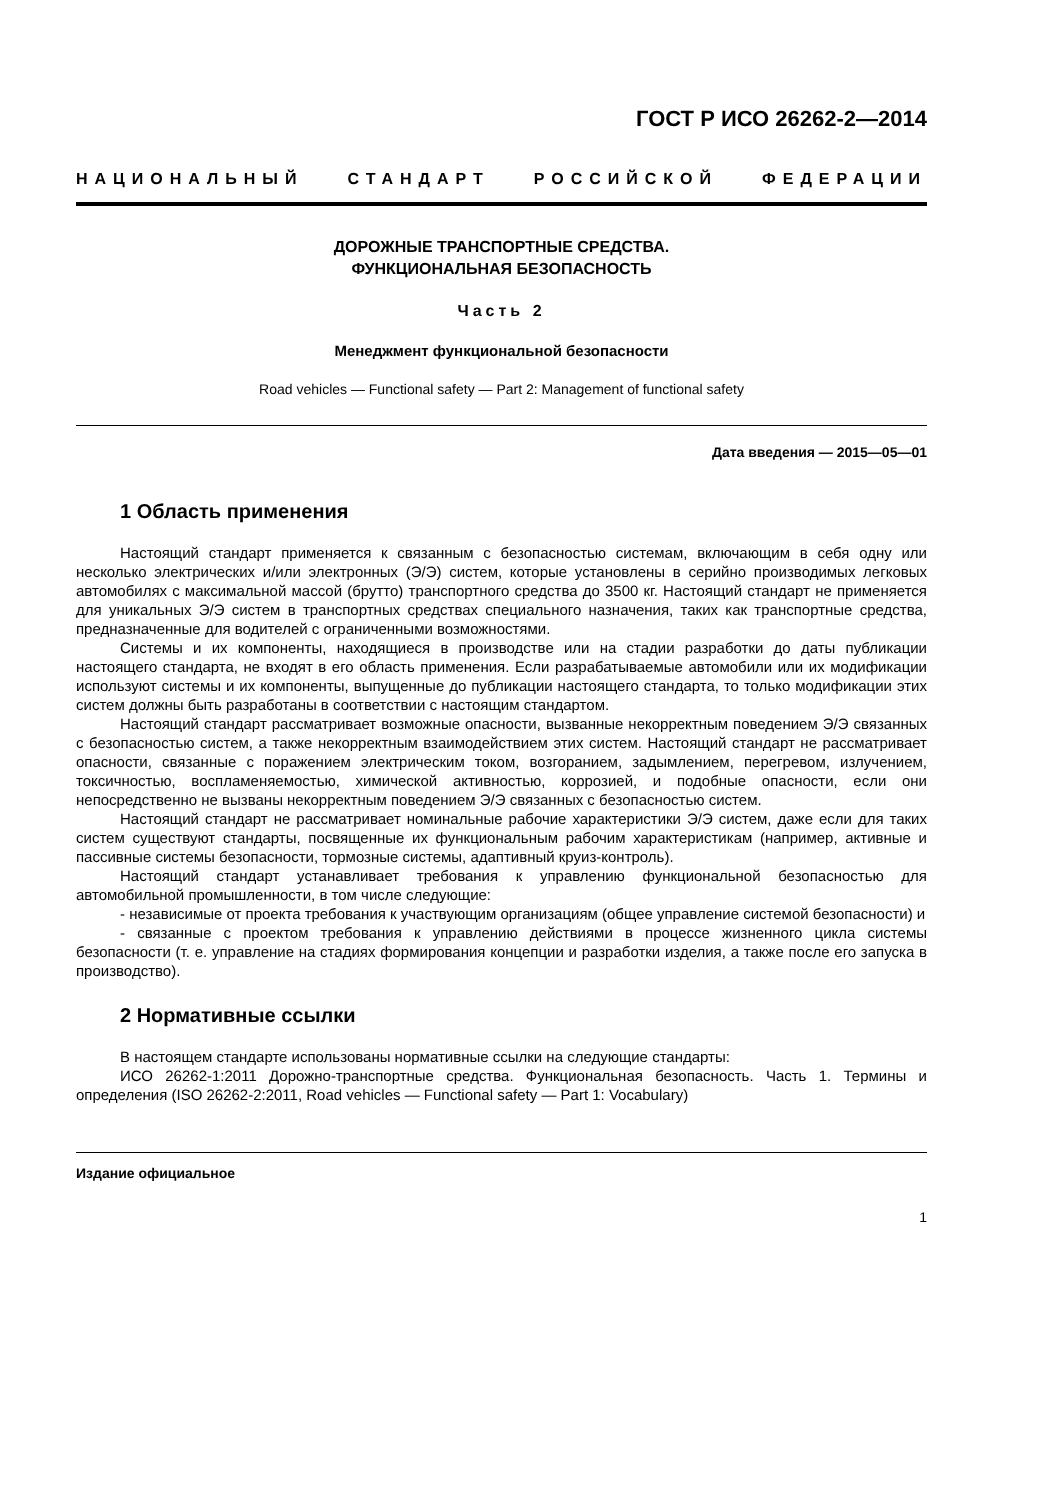ГОСТ Р ИСО 26262-2—2014
НАЦИОНАЛЬНЫЙ СТАНДАРТ РОССИЙСКОЙ ФЕДЕРАЦИИ
ДОРОЖНЫЕ ТРАНСПОРТНЫЕ СРЕДСТВА.
ФУНКЦИОНАЛЬНАЯ БЕЗОПАСНОСТЬ
Часть 2
Менеджмент функциональной безопасности
Road vehicles — Functional safety — Part 2: Management of functional safety
Дата введения — 2015—05—01
1 Область применения
Настоящий стандарт применяется к связанным с безопасностью системам, включающим в себя одну или несколько электрических и/или электронных (Э/Э) систем, которые установлены в серийно производимых легковых автомобилях с максимальной массой (брутто) транспортного средства до 3500 кг. Настоящий стандарт не применяется для уникальных Э/Э систем в транспортных средствах специального назначения, таких как транспортные средства, предназначенные для водителей с ограниченными возможностями.
Системы и их компоненты, находящиеся в производстве или на стадии разработки до даты публикации настоящего стандарта, не входят в его область применения. Если разрабатываемые автомобили или их модификации используют системы и их компоненты, выпущенные до публикации настоящего стандарта, то только модификации этих систем должны быть разработаны в соответствии с настоящим стандартом.
Настоящий стандарт рассматривает возможные опасности, вызванные некорректным поведением Э/Э связанных с безопасностью систем, а также некорректным взаимодействием этих систем. Настоящий стандарт не рассматривает опасности, связанные с поражением электрическим током, возгоранием, задымлением, перегревом, излучением, токсичностью, воспламеняемостью, химической активностью, коррозией, и подобные опасности, если они непосредственно не вызваны некорректным поведением Э/Э связанных с безопасностью систем.
Настоящий стандарт не рассматривает номинальные рабочие характеристики Э/Э систем, даже если для таких систем существуют стандарты, посвященные их функциональным рабочим характеристикам (например, активные и пассивные системы безопасности, тормозные системы, адаптивный круиз-контроль).
Настоящий стандарт устанавливает требования к управлению функциональной безопасностью для автомобильной промышленности, в том числе следующие:
- независимые от проекта требования к участвующим организациям (общее управление системой безопасности) и
- связанные с проектом требования к управлению действиями в процессе жизненного цикла системы безопасности (т. е. управление на стадиях формирования концепции и разработки изделия, а также после его запуска в производство).
2 Нормативные ссылки
В настоящем стандарте использованы нормативные ссылки на следующие стандарты:
ИСО 26262-1:2011 Дорожно-транспортные средства. Функциональная безопасность. Часть 1. Термины и определения (ISO 26262-2:2011, Road vehicles — Functional safety — Part 1: Vocabulary)
Издание официальное
1